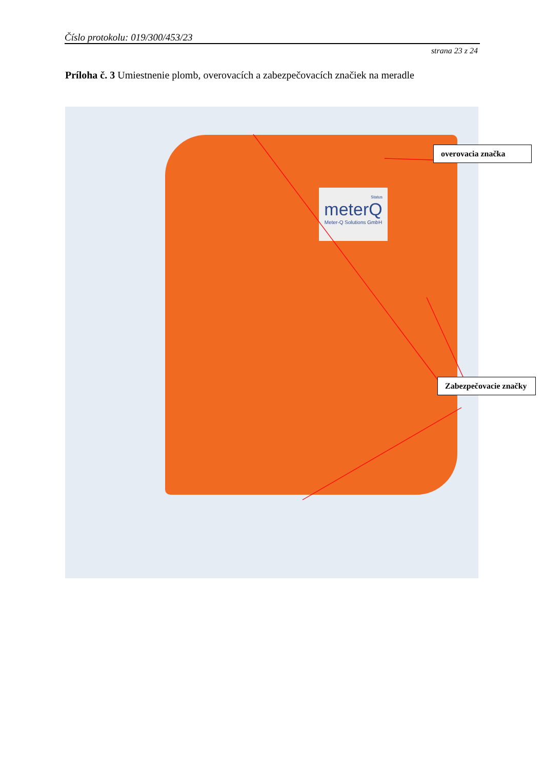Číslo protokolu: 019/300/453/23
strana 23 z 24
Príloha č. 3 Umiestnenie plomb, overovacích a zabezpečovacích značiek na meradle
Status
meterQ
Meter-Q Solutions GmbH
overovacia značka
Zabezpečovacie značky